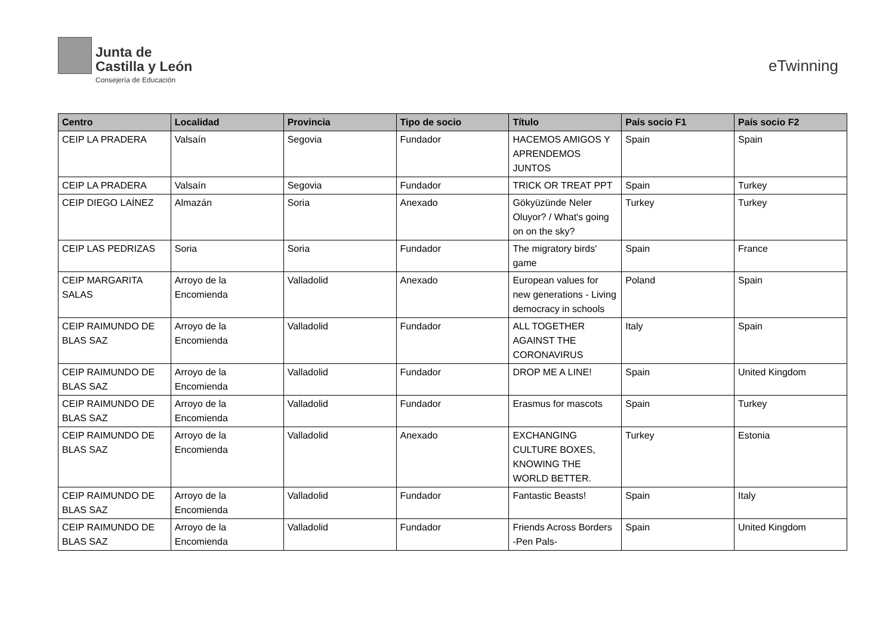Junta de
Castilla y León
Consejería de Educación
eTwinning
| Centro | Localidad | Provincia | Tipo de socio | Título | País socio F1 | País socio F2 |
| --- | --- | --- | --- | --- | --- | --- |
| CEIP LA PRADERA | Valsaín | Segovia | Fundador | HACEMOS AMIGOS Y APRENDEMOS JUNTOS | Spain | Spain |
| CEIP LA PRADERA | Valsaín | Segovia | Fundador | TRICK OR TREAT PPT | Spain | Turkey |
| CEIP DIEGO LAÍNEZ | Almazán | Soria | Anexado | Gökyüzünde Neler Oluyor? / What's going on on the sky? | Turkey | Turkey |
| CEIP LAS PEDRIZAS | Soria | Soria | Fundador | The migratory birds' game | Spain | France |
| CEIP MARGARITA SALAS | Arroyo de la Encomienda | Valladolid | Anexado | European values for new generations - Living democracy in schools | Poland | Spain |
| CEIP RAIMUNDO DE BLAS SAZ | Arroyo de la Encomienda | Valladolid | Fundador | ALL TOGETHER AGAINST THE CORONAVIRUS | Italy | Spain |
| CEIP RAIMUNDO DE BLAS SAZ | Arroyo de la Encomienda | Valladolid | Fundador | DROP ME A LINE! | Spain | United Kingdom |
| CEIP RAIMUNDO DE BLAS SAZ | Arroyo de la Encomienda | Valladolid | Fundador | Erasmus for mascots | Spain | Turkey |
| CEIP RAIMUNDO DE BLAS SAZ | Arroyo de la Encomienda | Valladolid | Anexado | EXCHANGING CULTURE BOXES, KNOWING THE WORLD BETTER. | Turkey | Estonia |
| CEIP RAIMUNDO DE BLAS SAZ | Arroyo de la Encomienda | Valladolid | Fundador | Fantastic Beasts! | Spain | Italy |
| CEIP RAIMUNDO DE BLAS SAZ | Arroyo de la Encomienda | Valladolid | Fundador | Friends Across Borders -Pen Pals- | Spain | United Kingdom |